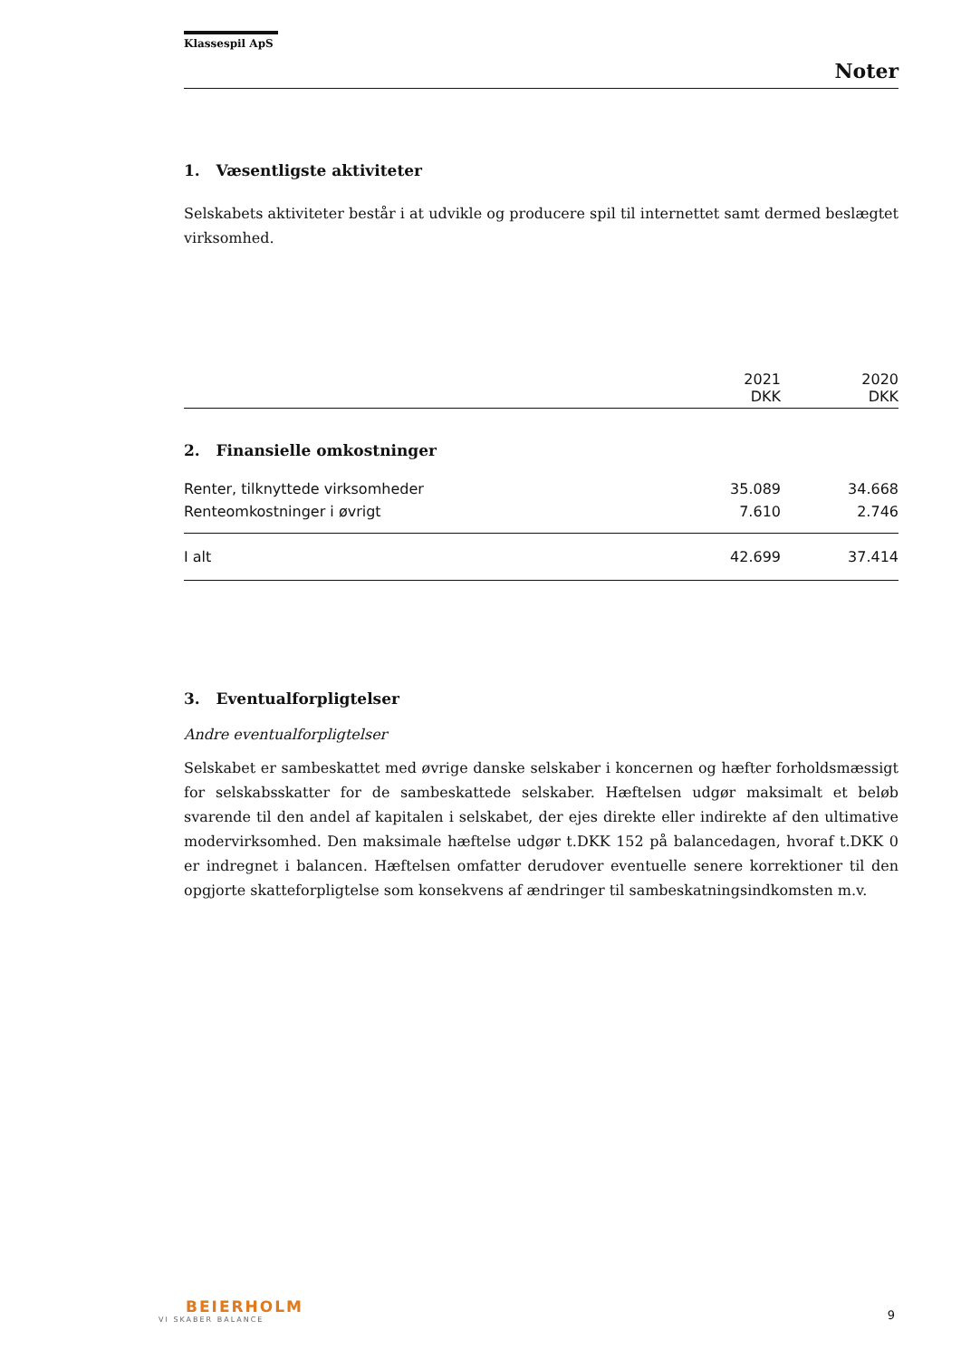Klassespil ApS
Noter
1. Væsentligste aktiviteter
Selskabets aktiviteter består i at udvikle og producere spil til internettet samt dermed beslægtet virksomhed.
| | 2021 DKK | 2020 DKK |
| --- | --- | --- |
2. Finansielle omkostninger
| Renter, tilknyttede virksomheder | 35.089 | 34.668 |
| Renteomkostninger i øvrigt | 7.610 | 2.746 |
| I alt | 42.699 | 37.414 |
3. Eventualforpligtelser
Andre eventualforpligtelser
Selskabet er sambeskattet med øvrige danske selskaber i koncernen og hæfter forholdsmæssigt for selskabsskatter for de sambeskattede selskaber. Hæftelsen udgør maksimalt et beløb svarende til den andel af kapitalen i selskabet, der ejes direkte eller indirekte af den ultimative modervirksomhed. Den maksimale hæftelse udgør t.DKK 152 på balancedagen, hvoraf t.DKK 0 er indregnet i balancen. Hæftelsen omfatter derudover eventuelle senere korrektioner til den opgjorte skatteforpligtelse som konsekvens af ændringer til sambeskatningsindkomsten m.v.
BEIERHOLM
VI SKABER BALANCE
9